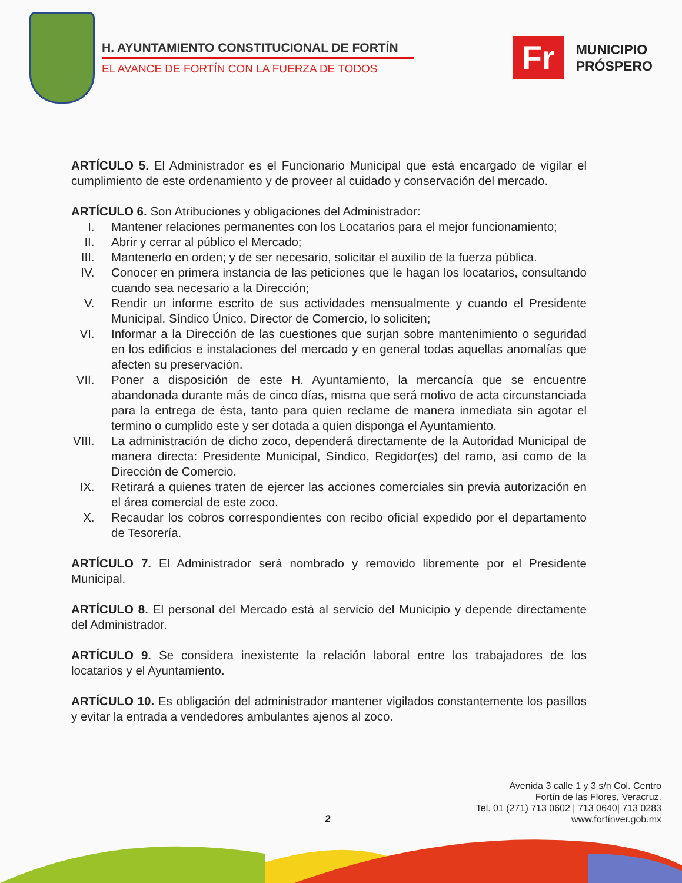H. AYUNTAMIENTO CONSTITUCIONAL DE FORTÍN
EL AVANCE DE FORTÍN CON LA FUERZA DE TODOS
Fr
MUNICIPIO
PRÓSPERO
ARTÍCULO 5. El Administrador es el Funcionario Municipal que está encargado de vigilar el cumplimiento de este ordenamiento y de proveer al cuidado y conservación del mercado.
ARTÍCULO 6. Son Atribuciones y obligaciones del Administrador:
I. Mantener relaciones permanentes con los Locatarios para el mejor funcionamiento;
II. Abrir y cerrar al público el Mercado;
III. Mantenerlo en orden; y de ser necesario, solicitar el auxilio de la fuerza pública.
IV. Conocer en primera instancia de las peticiones que le hagan los locatarios, consultando cuando sea necesario a la Dirección;
V. Rendir un informe escrito de sus actividades mensualmente y cuando el Presidente Municipal, Síndico Único, Director de Comercio, lo soliciten;
VI. Informar a la Dirección de las cuestiones que surjan sobre mantenimiento o seguridad en los edificios e instalaciones del mercado y en general todas aquellas anomalías que afecten su preservación.
VII. Poner a disposición de este H. Ayuntamiento, la mercancía que se encuentre abandonada durante más de cinco días, misma que será motivo de acta circunstanciada para la entrega de ésta, tanto para quien reclame de manera inmediata sin agotar el termino o cumplido este y ser dotada a quien disponga el Ayuntamiento.
VIII. La administración de dicho zoco, dependerá directamente de la Autoridad Municipal de manera directa: Presidente Municipal, Síndico, Regidor(es) del ramo, así como de la Dirección de Comercio.
IX. Retirará a quienes traten de ejercer las acciones comerciales sin previa autorización en el área comercial de este zoco.
X. Recaudar los cobros correspondientes con recibo oficial expedido por el departamento de Tesorería.
ARTÍCULO 7. El Administrador será nombrado y removido libremente por el Presidente Municipal.
ARTÍCULO 8. El personal del Mercado está al servicio del Municipio y depende directamente del Administrador.
ARTÍCULO 9. Se considera inexistente la relación laboral entre los trabajadores de los locatarios y el Ayuntamiento.
ARTÍCULO 10. Es obligación del administrador mantener vigilados constantemente los pasillos y evitar la entrada a vendedores ambulantes ajenos al zoco.
Avenida 3 calle 1 y 3 s/n Col. Centro
Fortín de las Flores, Veracruz.
Tel. 01 (271) 713 0602 | 713 0640| 713 0283
www.fortínver.gob.mx
2